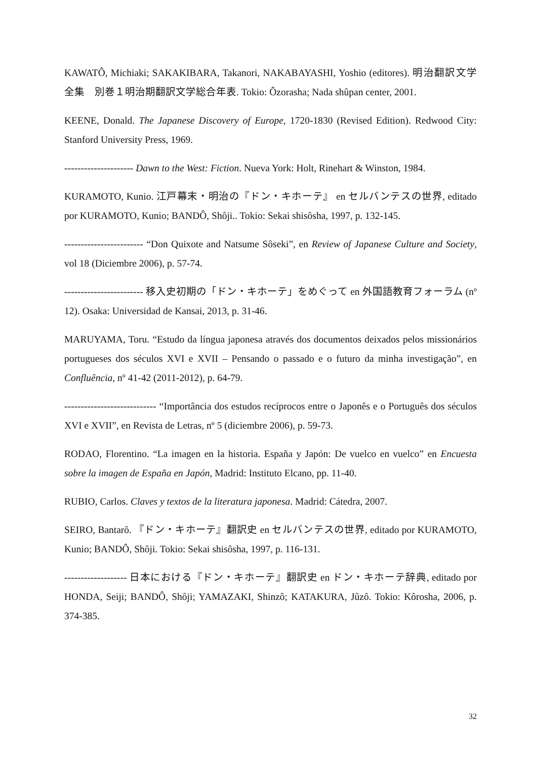KAWATÔ, Michiaki; SAKAKIBARA, Takanori, NAKABAYASHI, Yoshio (editores). 明治翻訳文学全集　別巻１明治期翻訳文学総合年表. Tokio: Ôzorasha; Nada shûpan center, 2001.
KEENE, Donald. The Japanese Discovery of Europe, 1720-1830 (Revised Edition). Redwood City: Stanford University Press, 1969.
--------------------- Dawn to the West: Fiction. Nueva York: Holt, Rinehart & Winston, 1984.
KURAMOTO, Kunio. 江戸幕末・明治の『ドン・キホーテ』 en セルバンテスの世界, editado por KURAMOTO, Kunio; BANDÔ, Shôji.. Tokio: Sekai shisôsha, 1997, p. 132-145.
------------------------ “Don Quixote and Natsume Sôseki”, en Review of Japanese Culture and Society, vol 18 (Diciembre 2006), p. 57-74.
------------------------ 移入史初期の「ドン・キホーテ」をめぐって en 外国語教育フォーラム (nº 12). Osaka: Universidad de Kansai, 2013, p. 31-46.
MARUYAMA, Toru. “Estudo da língua japonesa através dos documentos deixados pelos missionários portugueses dos séculos XVI e XVII – Pensando o passado e o futuro da minha investigação”, en Confluência, nº 41-42 (2011-2012), p. 64-79.
---------------------------- “Importância dos estudos recíprocos entre o Japonês e o Português dos séculos XVI e XVII”, en Revista de Letras, nº 5 (diciembre 2006), p. 59-73.
RODAO, Florentino. “La imagen en la historia. España y Japón: De vuelco en vuelco” en Encuesta sobre la imagen de España en Japón, Madrid: Instituto Elcano, pp. 11-40.
RUBIO, Carlos. Claves y textos de la literatura japonesa. Madrid: Cátedra, 2007.
SEIRO, Bantarô. 『ドン・キホーテ』翻訳史 en セルバンテスの世界, editado por KURAMOTO, Kunio; BANDÔ, Shôji. Tokio: Sekai shisôsha, 1997, p. 116-131.
------------------- 日本における『ドン・キホーテ』翻訳史 en ドン・キホーテ辞典, editado por HONDA, Seiji; BANDÔ, Shôji; YAMAZAKI, Shinzô; KATAKURA, Jûzô. Tokio: Kôrosha, 2006, p. 374-385.
32